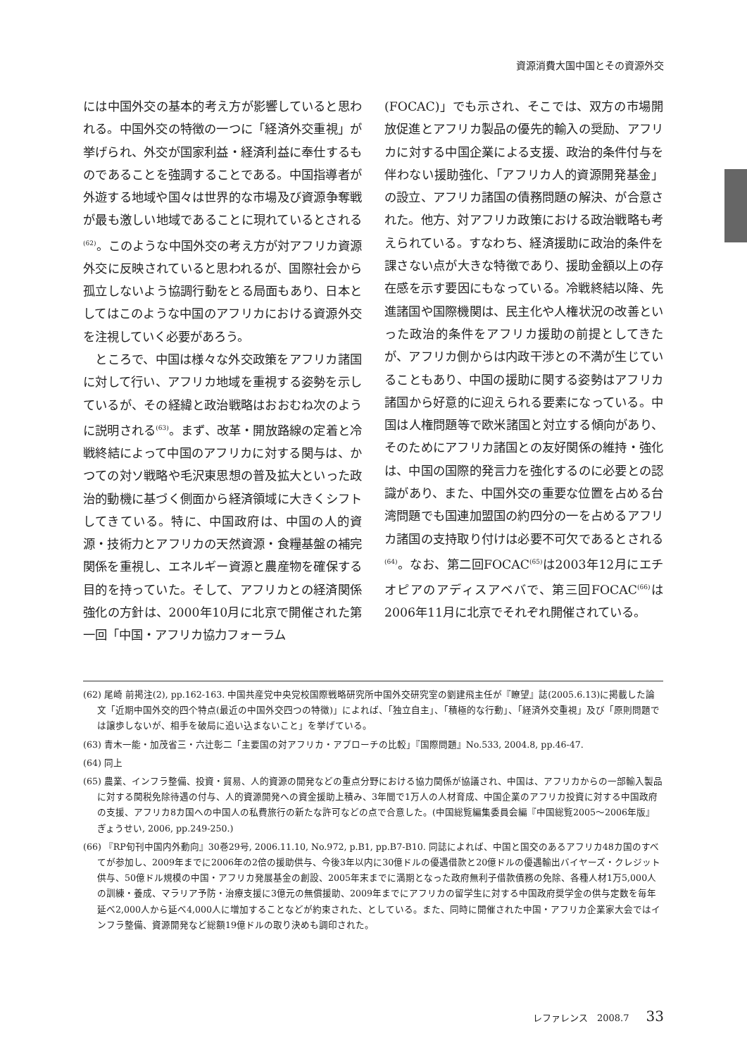資源消費大国中国とその資源外交
には中国外交の基本的考え方が影響していると思われる。中国外交の特徴の一つに「経済外交重視」が挙げられ、外交が国家利益・経済利益に奉仕するものであることを強調することである。中国指導者が外遊する地域や国々は世界的な市場及び資源争奪戦が最も激しい地域であることに現れているとされる<sup>(62)</sup>。このような中国外交の考え方が対アフリカ資源外交に反映されていると思われるが、国際社会から孤立しないよう協調行動をとる局面もあり、日本としてはこのような中国のアフリカにおける資源外交を注視していく必要があろう。
　ところで、中国は様々な外交政策をアフリカ諸国に対して行い、アフリカ地域を重視する姿勢を示しているが、その経緯と政治戦略はおおむね次のように説明される<sup>(63)</sup>。まず、改革・開放路線の定着と冷戦終結によって中国のアフリカに対する関与は、かつての対ソ戦略や毛沢東思想の普及拡大といった政治的動機に基づく側面から経済領域に大きくシフトしてきている。特に、中国政府は、中国の人的資源・技術力とアフリカの天然資源・食糧基盤の補完関係を重視し、エネルギー資源と農産物を確保する目的を持っていた。そして、アフリカとの経済関係強化の方針は、2000年10月に北京で開催された第一回「中国・アフリカ協力フォーラム
(FOCAC)」でも示され、そこでは、双方の市場開放促進とアフリカ製品の優先的輸入の奨励、アフリカに対する中国企業による支援、政治的条件付与を伴わない援助強化、「アフリカ人的資源開発基金」の設立、アフリカ諸国の債務問題の解決、が合意された。他方、対アフリカ政策における政治戦略も考えられている。すなわち、経済援助に政治的条件を課さない点が大きな特徴であり、援助金額以上の存在感を示す要因にもなっている。冷戦終結以降、先進諸国や国際機関は、民主化や人権状況の改善といった政治的条件をアフリカ援助の前提としてきたが、アフリカ側からは内政干渉との不満が生じていることもあり、中国の援助に関する姿勢はアフリカ諸国から好意的に迎えられる要素になっている。中国は人権問題等で欧米諸国と対立する傾向があり、そのためにアフリカ諸国との友好関係の維持・強化は、中国の国際的発言力を強化するのに必要との認識があり、また、中国外交の重要な位置を占める台湾問題でも国連加盟国の約四分の一を占めるアフリカ諸国の支持取り付けは必要不可欠であるとされる<sup>(64)</sup>。なお、第二回FOCAC<sup>(65)</sup>は2003年12月にエチオピアのアディスアベバで、第三回FOCAC<sup>(66)</sup>は2006年11月に北京でそれぞれ開催されている。
(62) 尾崎 前掲注(2), pp.162-163. 中国共産党中央党校国際戦略研究所中国外交研究室の劉建飛主任が『瞭望』誌(2005.6.13)に掲載した論文「近期中国外交的四个特点(最近の中国外交四つの特徴)」によれば、「独立自主」、「積極的な行動」、「経済外交重視」及び「原則問題では譲歩しないが、相手を破局に追い込まないこと」を挙げている。
(63) 青木一能・加茂省三・六辻彰二「主要国の対アフリカ・アプローチの比較」『国際問題』No.533, 2004.8, pp.46-47.
(64) 同上
(65) 農業、インフラ整備、投資・貿易、人的資源の開発などの重点分野における協力関係が協議され、中国は、アフリカからの一部輸入製品に対する関税免除待遇の付与、人的資源開発への資金援助上積み、3年間で1万人の人材育成、中国企業のアフリカ投資に対する中国政府の支援、アフリカ8カ国への中国人の私費旅行の新たな許可などの点で合意した。(中国総覧編集委員会編『中国総覧2005～2006年版』ぎょうせい, 2006, pp.249-250.)
(66) 『RP旬刊中国内外動向』30巻29号, 2006.11.10, No.972, p.B1, pp.B7-B10. 同誌によれば、中国と国交のあるアフリカ48カ国のすべてが参加し、2009年までに2006年の2倍の援助供与、今後3年以内に30億ドルの優遇借款と20億ドルの優遇輸出バイヤーズ・クレジット供与、50億ドル規模の中国・アフリカ発展基金の創設、2005年末までに満期となった政府無利子借款債務の免除、各種人材1万5,000人の訓練・養成、マラリア予防・治療支援に3億元の無償援助、2009年までにアフリカの留学生に対する中国政府奨学金の供与定数を毎年延べ2,000人から延べ4,000人に増加することなどが約束された、としている。また、同時に開催された中国・アフリカ企業家大会ではインフラ整備、資源開発など総額19億ドルの取り決めも調印された。
レファレンス　2008.7 33